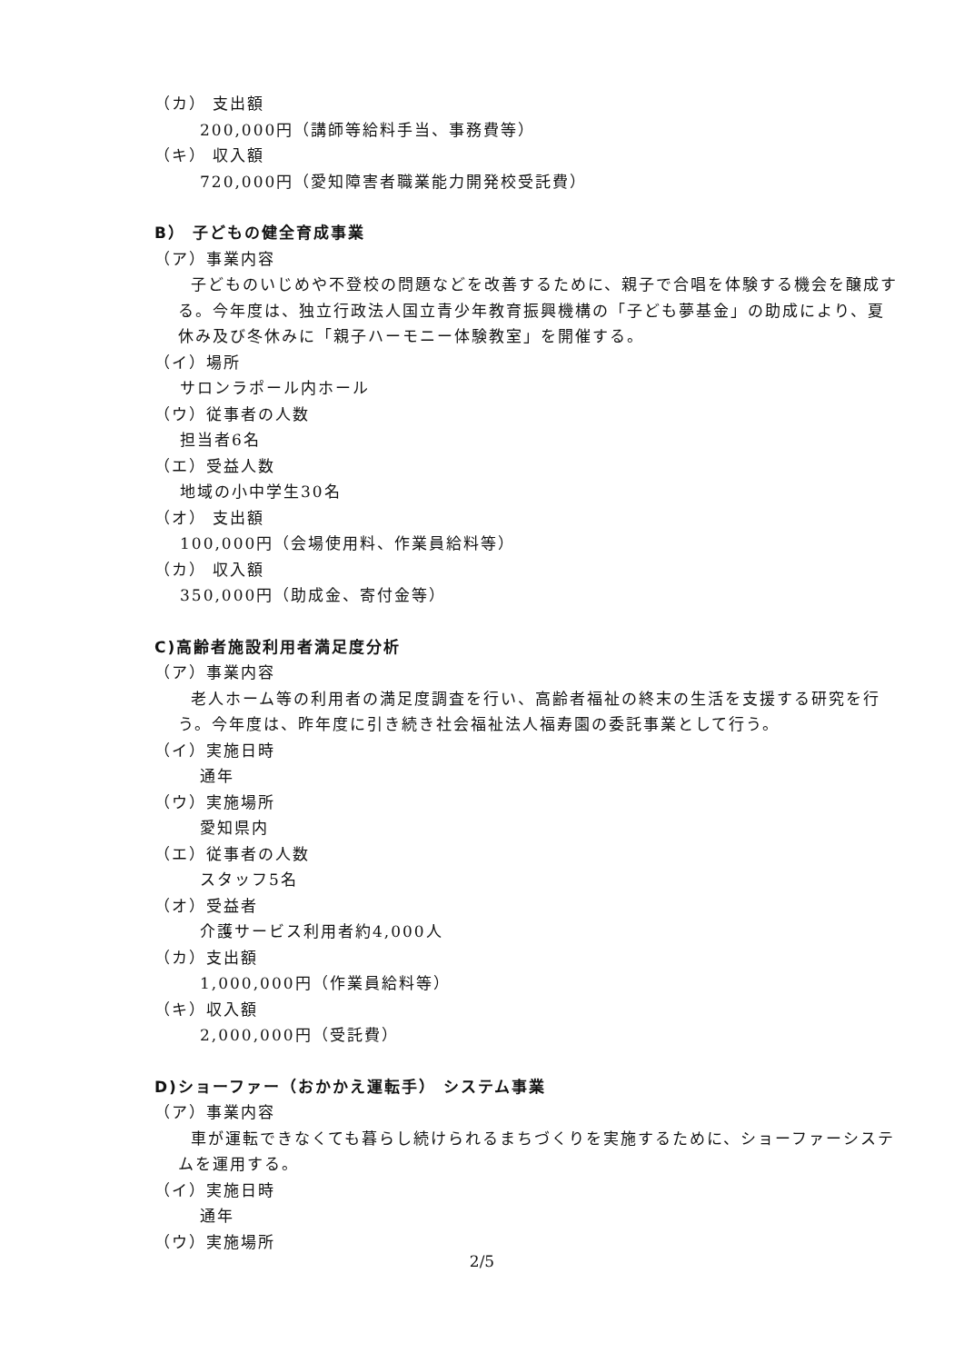（カ） 支出額
200,000円（講師等給料手当、事務費等）
（キ） 収入額
720,000円（愛知障害者職業能力開発校受託費）
B） 子どもの健全育成事業
（ア）事業内容
子どものいじめや不登校の問題などを改善するために、親子で合唱を体験する機会を醸成する。今年度は、独立行政法人国立青少年教育振興機構の「子ども夢基金」の助成により、夏休み及び冬休みに「親子ハーモニー体験教室」を開催する。
（イ）場所
サロンラポール内ホール
（ウ）従事者の人数
担当者6名
（エ）受益人数
地域の小中学生30名
（オ） 支出額
100,000円（会場使用料、作業員給料等）
（カ） 収入額
350,000円（助成金、寄付金等）
C)高齢者施設利用者満足度分析
（ア）事業内容
老人ホーム等の利用者の満足度調査を行い、高齢者福祉の終末の生活を支援する研究を行う。今年度は、昨年度に引き続き社会福祉法人福寿園の委託事業として行う。
（イ）実施日時
通年
（ウ）実施場所
愛知県内
（エ）従事者の人数
スタッフ5名
（オ）受益者
介護サービス利用者約4,000人
（カ）支出額
1,000,000円（作業員給料等）
（キ）収入額
2,000,000円（受託費）
D)ショーファー（おかかえ運転手） システム事業
（ア）事業内容
車が運転できなくても暮らし続けられるまちづくりを実施するために、ショーファーシステムを運用する。
（イ）実施日時
通年
（ウ）実施場所
2/5